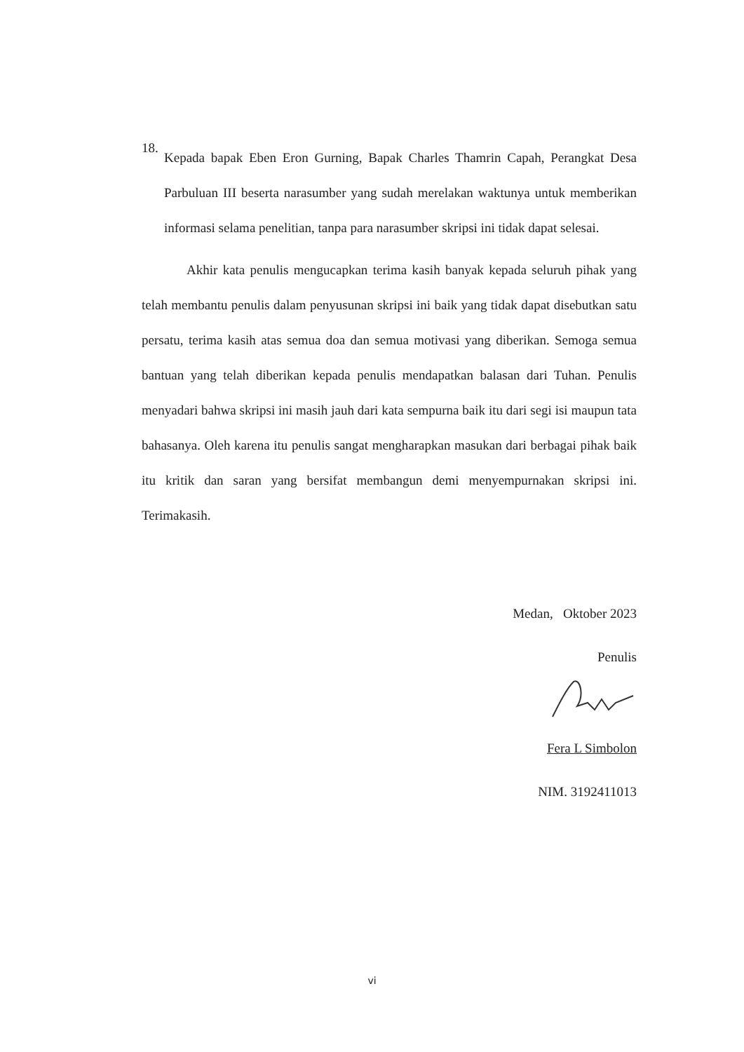18.
Kepada bapak Eben Eron Gurning, Bapak Charles Thamrin Capah, Perangkat Desa Parbuluan III beserta narasumber yang sudah merelakan waktunya untuk memberikan informasi selama penelitian, tanpa para narasumber skripsi ini tidak dapat selesai.
Akhir kata penulis mengucapkan terima kasih banyak kepada seluruh pihak yang telah membantu penulis dalam penyusunan skripsi ini baik yang tidak dapat disebutkan satu persatu, terima kasih atas semua doa dan semua motivasi yang diberikan. Semoga semua bantuan yang telah diberikan kepada penulis mendapatkan balasan dari Tuhan. Penulis menyadari bahwa skripsi ini masih jauh dari kata sempurna baik itu dari segi isi maupun tata bahasanya. Oleh karena itu penulis sangat mengharapkan masukan dari berbagai pihak baik itu kritik dan saran yang bersifat membangun demi menyempurnakan skripsi ini. Terimakasih.
Medan, Oktober 2023
Penulis
Fera L Simbolon
NIM. 3192411013
vi